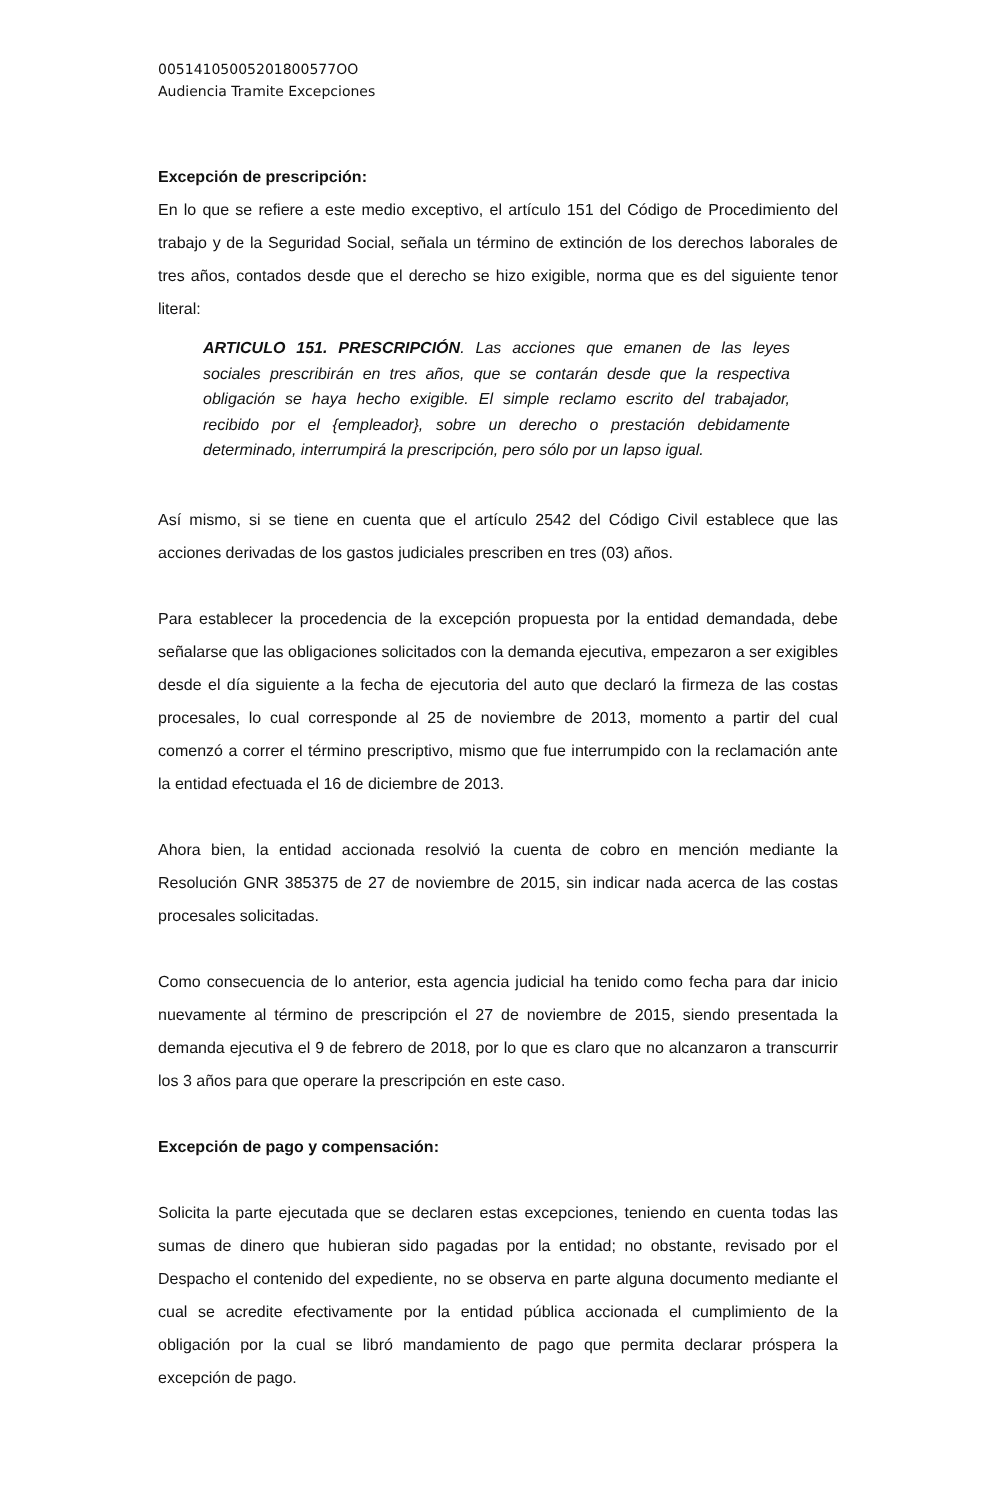00514105005201800577OO
Audiencia Tramite Excepciones
Excepción de prescripción:
En lo que se refiere a este medio exceptivo, el artículo 151 del Código de Procedimiento del trabajo y de la Seguridad Social, señala un término de extinción de los derechos laborales de tres años, contados desde que el derecho se hizo exigible, norma que es del siguiente tenor literal:
ARTICULO 151. PRESCRIPCIÓN. Las acciones que emanen de las leyes sociales prescribirán en tres años, que se contarán desde que la respectiva obligación se haya hecho exigible. El simple reclamo escrito del trabajador, recibido por el {empleador}, sobre un derecho o prestación debidamente determinado, interrumpirá la prescripción, pero sólo por un lapso igual.
Así mismo, si se tiene en cuenta que el artículo 2542 del Código Civil establece que las acciones derivadas de los gastos judiciales prescriben en tres (03) años.
Para establecer la procedencia de la excepción propuesta por la entidad demandada, debe señalarse que las obligaciones solicitados con la demanda ejecutiva, empezaron a ser exigibles desde el día siguiente a la fecha de ejecutoria del auto que declaró la firmeza de las costas procesales, lo cual corresponde al 25 de noviembre de 2013, momento a partir del cual comenzó a correr el término prescriptivo, mismo que fue interrumpido con la reclamación ante la entidad efectuada el 16 de diciembre de 2013.
Ahora bien, la entidad accionada resolvió la cuenta de cobro en mención mediante la Resolución GNR 385375 de 27 de noviembre de 2015, sin indicar nada acerca de las costas procesales solicitadas.
Como consecuencia de lo anterior, esta agencia judicial ha tenido como fecha para dar inicio nuevamente al término de prescripción el 27 de noviembre de 2015, siendo presentada la demanda ejecutiva el 9 de febrero de 2018, por lo que es claro que no alcanzaron a transcurrir los 3 años para que operare la prescripción en este caso.
Excepción de pago y compensación:
Solicita la parte ejecutada que se declaren estas excepciones, teniendo en cuenta todas las sumas de dinero que hubieran sido pagadas por la entidad; no obstante, revisado por el Despacho el contenido del expediente, no se observa en parte alguna documento mediante el cual se acredite efectivamente por la entidad pública accionada el cumplimiento de la obligación por la cual se libró mandamiento de pago que permita declarar próspera la excepción de pago.